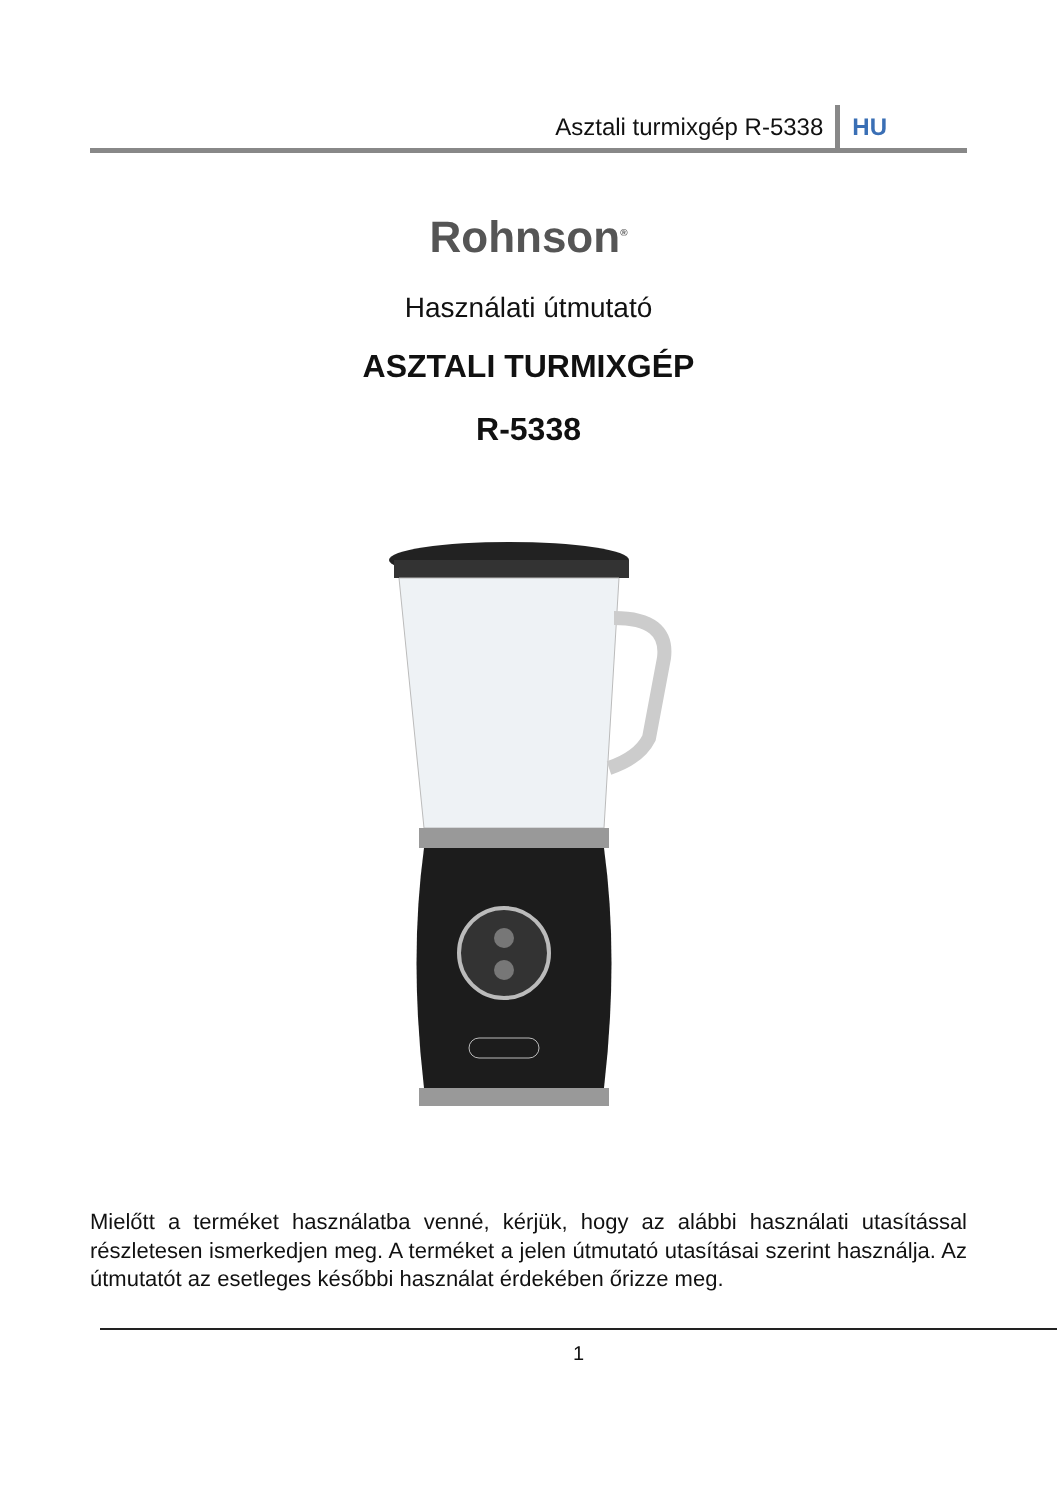Asztali turmixgép R-5338 HU
Rohnson<sup>®</sup>
Használati útmutató
ASZTALI TURMIXGÉP
R-5338
Mielőtt a terméket használatba venné, kérjük, hogy az alábbi használati utasítással részletesen ismerkedjen meg. A terméket a jelen útmutató utasításai szerint használja. Az útmutatót az esetleges későbbi használat érdekében őrizze meg.
1